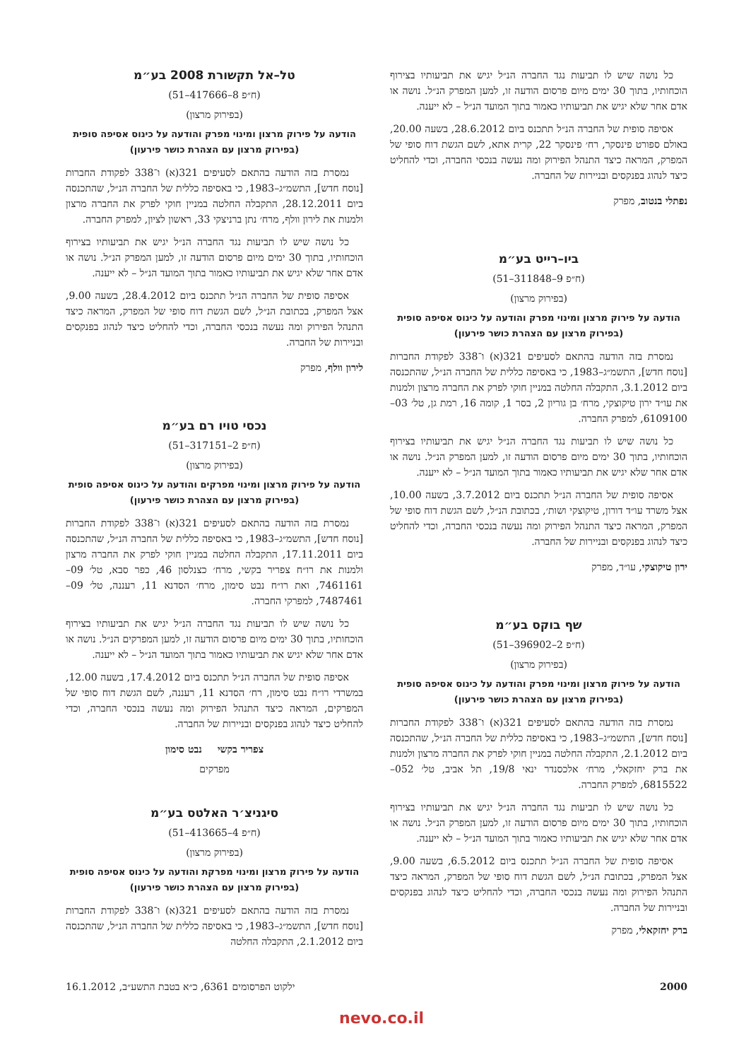כל נושה שיש לו תביעות נגד החברה הנ״ל יגיש את תביעותיו בצירוף הוכחותיו, בתוך 30 ימים מיום פרסום הודעה זו, למען המפרק הנ״ל. נושה או אדם אחר שלא יגיש את תביעותיו כאמור בתוך המועד הנ״ל – לא ייענה.
אסיפה סופית של החברה הנ״ל תתכנס ביום 28.6.2012, בשעה 20.00, באולם ספורט פינסקר, רח׳ פינסקר 22, קרית אתא, לשם הגשת דוח סופי של המפרק, המראה כיצד התנהל הפירוק ומה נעשה בנכסי החברה, וכדי להחליט כיצד לנהוג בפנקסים ובניירות של החברה.
נפתלי בנטוב, מפרק
ביו–רייט בע״מ
(ח״פ 9–311848–51)
(בפירוק מרצון)
הודעה על פירוק מרצון ומינוי מפרק והודעה על כינוס אסיפה סופית (בפירוק מרצון עם הצהרת כושר פירעון)
נמסרת בזה הודעה בהתאם לסעיפים 321(א) ו־338 לפקודת החברות [נוסח חדש], התשמ״ג–1983, כי באסיפה כללית של החברה הנ״ל, שהתכנסה ביום 3.1.2012, התקבלה החלטה במניין חוקי לפרק את החברה מרצון ולמנות את עו״ד ירון טיקוצקי, מרח׳ בן גוריון 2, בסר 1, קומה 16, רמת גן, טל׳ 03–6109100, למפרק החברה.
כל נושה שיש לו תביעות נגד החברה הנ״ל יגיש את תביעותיו בצירוף הוכחותיו, בתוך 30 ימים מיום פרסום הודעה זו, למען המפרק הנ״ל. נושה או אדם אחר שלא יגיש את תביעותיו כאמור בתוך המועד הנ״ל – לא ייענה.
אסיפה סופית של החברה הנ״ל תתכנס ביום 3.7.2012, בשעה 10.00, אצל משרד עו״ד דורון, טיקוצקי ושות׳, בכתובת הנ״ל, לשם הגשת דוח סופי של המפרק, המראה כיצד התנהל הפירוק ומה נעשה בנכסי החברה, וכדי להחליט כיצד לנהוג בפנקסים ובניירות של החברה.
ירון טיקוצקי, עו״ד, מפרק
שף בוקס בע״מ
(ח״פ 2–396902–51)
(בפירוק מרצון)
הודעה על פירוק מרצון ומינוי מפרק והודעה על כינוס אסיפה סופית (בפירוק מרצון עם הצהרת כושר פירעון)
נמסרת בזה הודעה בהתאם לסעיפים 321(א) ו־338 לפקודת החברות [נוסח חדש], התשמ״ג–1983, כי באסיפה כללית של החברה הנ״ל, שהתכנסה ביום 2.1.2012, התקבלה החלטה במניין חוקי לפרק את החברה מרצון ולמנות את ברק יחזקאלי, מרח׳ אלכסנדר ינאי 19/8, תל אביב, טל׳ 052–6815522, למפרק החברה.
כל נושה שיש לו תביעות נגד החברה הנ״ל יגיש את תביעותיו בצירוף הוכחותיו, בתוך 30 ימים מיום פרסום הודעה זו, למען המפרק הנ״ל. נושה או אדם אחר שלא יגיש את תביעותיו כאמור בתוך המועד הנ״ל – לא ייענה.
אסיפה סופית של החברה הנ״ל תתכנס ביום 6.5.2012, בשעה 9.00, אצל המפרק, בכתובת הנ״ל, לשם הגשת דוח סופי של המפרק, המראה כיצד התנהל הפירוק ומה נעשה בנכסי החברה, וכדי להחליט כיצד לנהוג בפנקסים ובניירות של החברה.
ברק יחזקאלי, מפרק
טל–אל תקשורת 2008 בע״מ
(ח״פ 8–417666–51)
(בפירוק מרצון)
הודעה על פירוק מרצון ומינוי מפרק והודעה על כינוס אסיפה סופית (בפירוק מרצון עם הצהרת כושר פירעון)
נמסרת בזה הודעה בהתאם לסעיפים 321(א) ו־338 לפקודת החברות [נוסח חדש], התשמ״ג–1983, כי באסיפה כללית של החברה הנ״ל, שהתכנסה ביום 28.12.2011, התקבלה החלטה במניין חוקי לפרק את החברה מרצון ולמנות את לירון וולף, מרח׳ נתן ברניצקי 33, ראשון לציון, למפרק החברה.
כל נושה שיש לו תביעות נגד החברה הנ״ל יגיש את תביעותיו בצירוף הוכחותיו, בתוך 30 ימים מיום פרסום הודעה זו, למען המפרק הנ״ל. נושה או אדם אחר שלא יגיש את תביעותיו כאמור בתוך המועד הנ״ל – לא ייענה.
אסיפה סופית של החברה הנ״ל תתכנס ביום 28.4.2012, בשעה 9.00, אצל המפרק, בכתובת הנ״ל, לשם הגשת דוח סופי של המפרק, המראה כיצד התנהל הפירוק ומה נעשה בנכסי החברה, וכדי להחליט כיצד לנהוג בפנקסים ובניירות של החברה.
לירון וולף, מפרק
נכסי טויו רם בע״מ
(ח״פ 2–317151–51)
(בפירוק מרצון)
הודעה על פירוק מרצון ומינוי מפרקים והודעה על כינוס אסיפה סופית (בפירוק מרצון עם הצהרת כושר פירעון)
נמסרת בזה הודעה בהתאם לסעיפים 321(א) ו־338 לפקודת החברות [נוסח חדש], התשמ״ג–1983, כי באסיפה כללית של החברה הנ״ל, שהתכנסה ביום 17.11.2011, התקבלה החלטה במניין חוקי לפרק את החברה מרצון ולמנות את רו״ח צפריר בקשי, מרח׳ כצנלסון 46, כפר סבא, טל׳ 09–7461161, ואת רו״ח נבט סימון, מרח׳ הסדנא 11, רעננה, טל׳ 09–7487461, למפרקי החברה.
כל נושה שיש לו תביעות נגד החברה הנ״ל יגיש את תביעותיו בצירוף הוכחותיו, בתוך 30 ימים מיום פרסום הודעה זו, למען המפרקים הנ״ל. נושה או אדם אחר שלא יגיש את תביעותיו כאמור בתוך המועד הנ״ל – לא ייענה.
אסיפה סופית של החברה הנ״ל תתכנס ביום 17.4.2012, בשעה 12.00, במשרדי רו״ח נבט סימון, רח׳ הסדנא 11, רעננה, לשם הגשת דוח סופי של המפרקים, המראה כיצד התנהל הפירוק ומה נעשה בנכסי החברה, וכדי להחליט כיצד לנהוג בפנקסים ובניירות של החברה.
צפריר בקשי נבט סימון
מפרקים
סיגניצ׳ר האלטס בע״מ
(ח״פ 4–413665–51)
(בפירוק מרצון)
הודעה על פירוק מרצון ומינוי מפרקת והודעה על כינוס אסיפה סופית (בפירוק מרצון עם הצהרת כושר פירעון)
נמסרת בזה הודעה בהתאם לסעיפים 321(א) ו־338 לפקודת החברות [נוסח חדש], התשמ״ג–1983, כי באסיפה כללית של החברה הנ״ל, שהתכנסה ביום 2.1.2012, התקבלה החלטה
2000 ילקוט הפרסומים 6361, כ״א בטבת התשע״ב, 16.1.2012
nevo.co.il